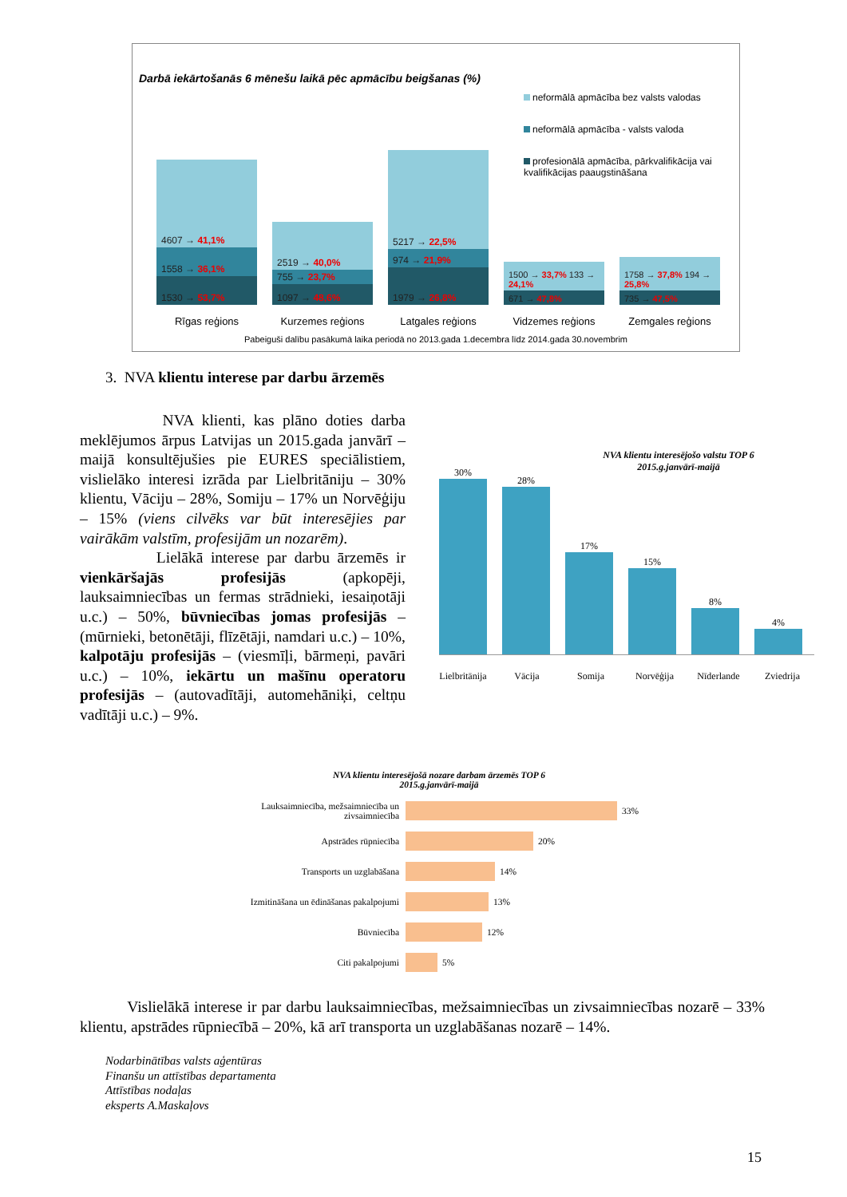Darbā iekārtošanās 6 mēnešu laikā pēc apmācību beigšanas (%)
neformālā apmācība bez valsts valodas
neformālā apmācība - valsts valoda
profesionālā apmācība, pārkvalifikācija vai kvalifikācijas paaugstināšana
4607 → 41,1%
1558 → 36,1%
1530 → 53,7%
2519 → 40,0%
755 → 23,7%
1097 → 48,6%
5217 → 22,5%
974 → 21,9%
1979 → 26,8%
1500 → 33,7% 133 → 24,1%
671 → 47,8%
1758 → 37,8% 194 → 25,8%
735 → 47,5%
Rīgas reģions Kurzemes reģions Latgales reģions Vidzemes reģions Zemgales reģions
Pabeiguši dalību pasākumā laika periodā no 2013.gada 1.decembra līdz 2014.gada 30.novembrim
3. NVA klientu interese par darbu ārzemēs
NVA klienti, kas plāno doties darba meklējumos ārpus Latvijas un 2015.gada janvārī – maijā konsultējušies pie EURES speciālistiem, vislielāko interesi izrāda par Lielbritāniju – 30% klientu, Vāciju – 28%, Somiju – 17% un Norvēģiju – 15% (viens cilvēks var būt interesējies par vairākām valstīm, profesijām un nozarēm).
Lielākā interese par darbu ārzemēs ir vienkāršajās profesijās (apkopēji, lauksaimniecības un fermas strādnieki, iesaiņotāji u.c.) – 50%, būvniecības jomas profesijās – (mūrnieki, betonētāji, flīzētāji, namdari u.c.) – 10%, kalpotāju profesijās – (viesmīļi, bārmeņi, pavāri u.c.) – 10%, iekārtu un mašīnu operatoru profesijās – (autovadītāji, automehāniķi, celtņu vadītāji u.c.) – 9%.
NVA klientu interesējošo valstu TOP 6
2015.g.janvārī-maijā
30%
28%
17%
15%
8%
4%
Lielbritānija Vācija Somija Norvēģija Nīderlande Zviedrija
NVA klientu interesējošā nozare darbam ārzemēs TOP 6
2015.g.janvārī-maijā
Lauksaimniecība, mežsaimniecība un zivsaimniecība
33%
Apstrādes rūpniecība
20%
Transports un uzglabāšana
14%
Izmitināšana un ēdināšanas pakalpojumi
13%
Būvniecība
12%
Citi pakalpojumi
5%
Vislielākā interese ir par darbu lauksaimniecības, mežsaimniecības un zivsaimniecības nozarē – 33% klientu, apstrādes rūpniecībā – 20%, kā arī transporta un uzglabāšanas nozarē – 14%.
Nodarbinātības valsts aģentūras
Finanšu un attīstības departamenta
Attīstības nodaļas
eksperts A.Maskaļovs
15